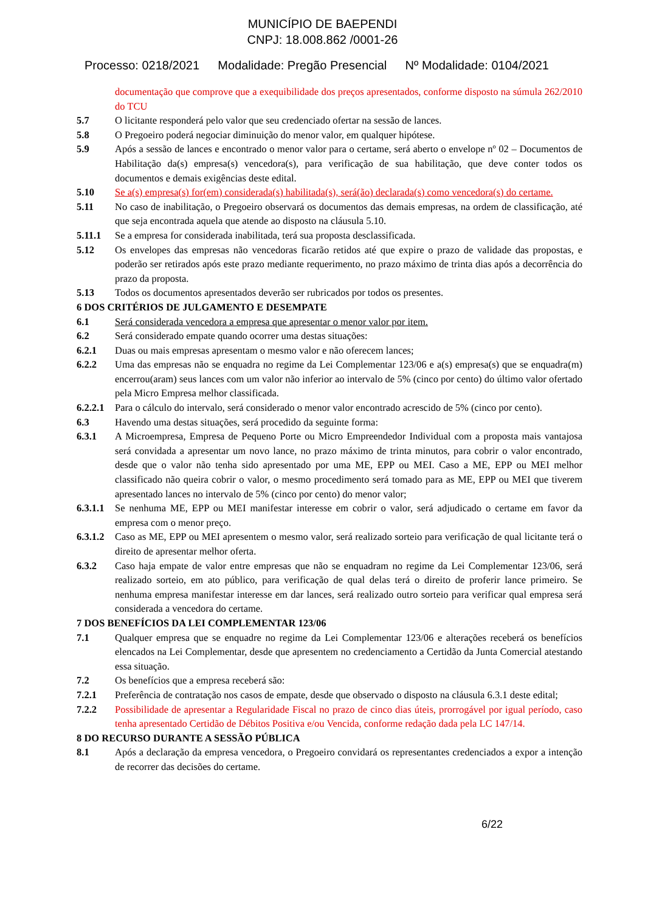MUNICÍPIO DE BAEPENDI
CNPJ: 18.008.862 /0001-26
Processo: 0218/2021 Modalidade: Pregão Presencial Nº Modalidade: 0104/2021
documentação que comprove que a exequibilidade dos preços apresentados, conforme disposto na súmula 262/2010 do TCU
5.7 O licitante responderá pelo valor que seu credenciado ofertar na sessão de lances.
5.8 O Pregoeiro poderá negociar diminuição do menor valor, em qualquer hipótese.
5.9 Após a sessão de lances e encontrado o menor valor para o certame, será aberto o envelope nº 02 – Documentos de Habilitação da(s) empresa(s) vencedora(s), para verificação de sua habilitação, que deve conter todos os documentos e demais exigências deste edital.
5.10 Se a(s) empresa(s) for(em) considerada(s) habilitada(s), será(ão) declarada(s) como vencedora(s) do certame.
5.11 No caso de inabilitação, o Pregoeiro observará os documentos das demais empresas, na ordem de classificação, até que seja encontrada aquela que atende ao disposto na cláusula 5.10.
5.11.1 Se a empresa for considerada inabilitada, terá sua proposta desclassificada.
5.12 Os envelopes das empresas não vencedoras ficarão retidos até que expire o prazo de validade das propostas, e poderão ser retirados após este prazo mediante requerimento, no prazo máximo de trinta dias após a decorrência do prazo da proposta.
5.13 Todos os documentos apresentados deverão ser rubricados por todos os presentes.
6 DOS CRITÉRIOS DE JULGAMENTO E DESEMPATE
6.1 Será considerada vencedora a empresa que apresentar o menor valor por item.
6.2 Será considerado empate quando ocorrer uma destas situações:
6.2.1 Duas ou mais empresas apresentam o mesmo valor e não oferecem lances;
6.2.2 Uma das empresas não se enquadra no regime da Lei Complementar 123/06 e a(s) empresa(s) que se enquadra(m) encerrou(aram) seus lances com um valor não inferior ao intervalo de 5% (cinco por cento) do último valor ofertado pela Micro Empresa melhor classificada.
6.2.2.1
Para o cálculo do intervalo, será considerado o menor valor encontrado acrescido de 5% (cinco por cento).
6.3 Havendo uma destas situações, será procedido da seguinte forma:
6.3.1 A Microempresa, Empresa de Pequeno Porte ou Micro Empreendedor Individual com a proposta mais vantajosa será convidada a apresentar um novo lance, no prazo máximo de trinta minutos, para cobrir o valor encontrado, desde que o valor não tenha sido apresentado por uma ME, EPP ou MEI. Caso a ME, EPP ou MEI melhor classificado não queira cobrir o valor, o mesmo procedimento será tomado para as ME, EPP ou MEI que tiverem apresentado lances no intervalo de 5% (cinco por cento) do menor valor;
6.3.1.1
Se nenhuma ME, EPP ou MEI manifestar interesse em cobrir o valor, será adjudicado o certame em favor da empresa com o menor preço.
6.3.1.2
Caso as ME, EPP ou MEI apresentem o mesmo valor, será realizado sorteio para verificação de qual licitante terá o direito de apresentar melhor oferta.
6.3.2 Caso haja empate de valor entre empresas que não se enquadram no regime da Lei Complementar 123/06, será realizado sorteio, em ato público, para verificação de qual delas terá o direito de proferir lance primeiro. Se nenhuma empresa manifestar interesse em dar lances, será realizado outro sorteio para verificar qual empresa será considerada a vencedora do certame.
7 DOS BENEFÍCIOS DA LEI COMPLEMENTAR 123/06
7.1 Qualquer empresa que se enquadre no regime da Lei Complementar 123/06 e alterações receberá os benefícios elencados na Lei Complementar, desde que apresentem no credenciamento a Certidão da Junta Comercial atestando essa situação.
7.2 Os benefícios que a empresa receberá são:
7.2.1 Preferência de contratação nos casos de empate, desde que observado o disposto na cláusula 6.3.1 deste edital;
7.2.2 Possibilidade de apresentar a Regularidade Fiscal no prazo de cinco dias úteis, prorrogável por igual período, caso tenha apresentado Certidão de Débitos Positiva e/ou Vencida, conforme redação dada pela LC 147/14.
8 DO RECURSO DURANTE A SESSÃO PÚBLICA
8.1 Após a declaração da empresa vencedora, o Pregoeiro convidará os representantes credenciados a expor a intenção de recorrer das decisões do certame.
6/22